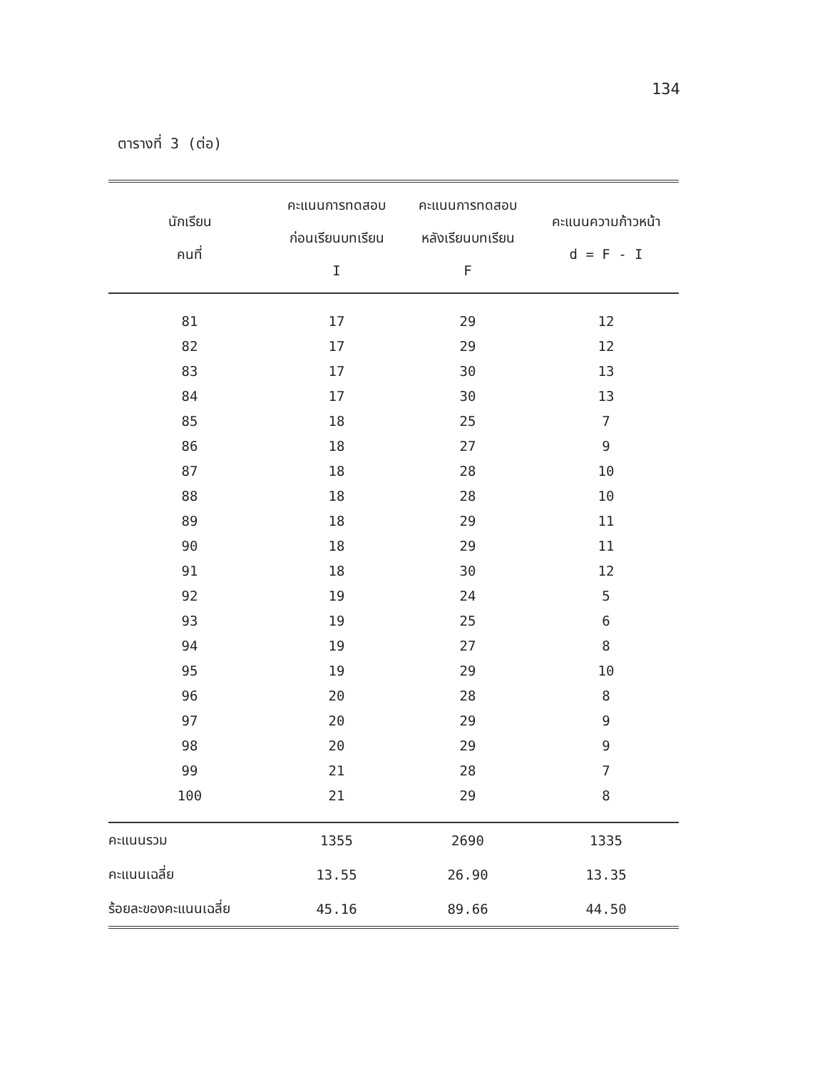134
ตารางที่ 3 (ต่อ)
| นักเรียน คนที่ | คะแนนการทดสอบ ก่อนเรียนบทเรียน I | คะแนนการทดสอบ หลังเรียนบทเรียน F | คะแนนความก้าวหน้า d = F - I |
| --- | --- | --- | --- |
| 81 | 17 | 29 | 12 |
| 82 | 17 | 29 | 12 |
| 83 | 17 | 30 | 13 |
| 84 | 17 | 30 | 13 |
| 85 | 18 | 25 | 7 |
| 86 | 18 | 27 | 9 |
| 87 | 18 | 28 | 10 |
| 88 | 18 | 28 | 10 |
| 89 | 18 | 29 | 11 |
| 90 | 18 | 29 | 11 |
| 91 | 18 | 30 | 12 |
| 92 | 19 | 24 | 5 |
| 93 | 19 | 25 | 6 |
| 94 | 19 | 27 | 8 |
| 95 | 19 | 29 | 10 |
| 96 | 20 | 28 | 8 |
| 97 | 20 | 29 | 9 |
| 98 | 20 | 29 | 9 |
| 99 | 21 | 28 | 7 |
| 100 | 21 | 29 | 8 |
| คะแนนรวม | 1355 | 2690 | 1335 |
| คะแนนเฉลี่ย | 13.55 | 26.90 | 13.35 |
| ร้อยละของคะแนนเฉลี่ย | 45.16 | 89.66 | 44.50 |